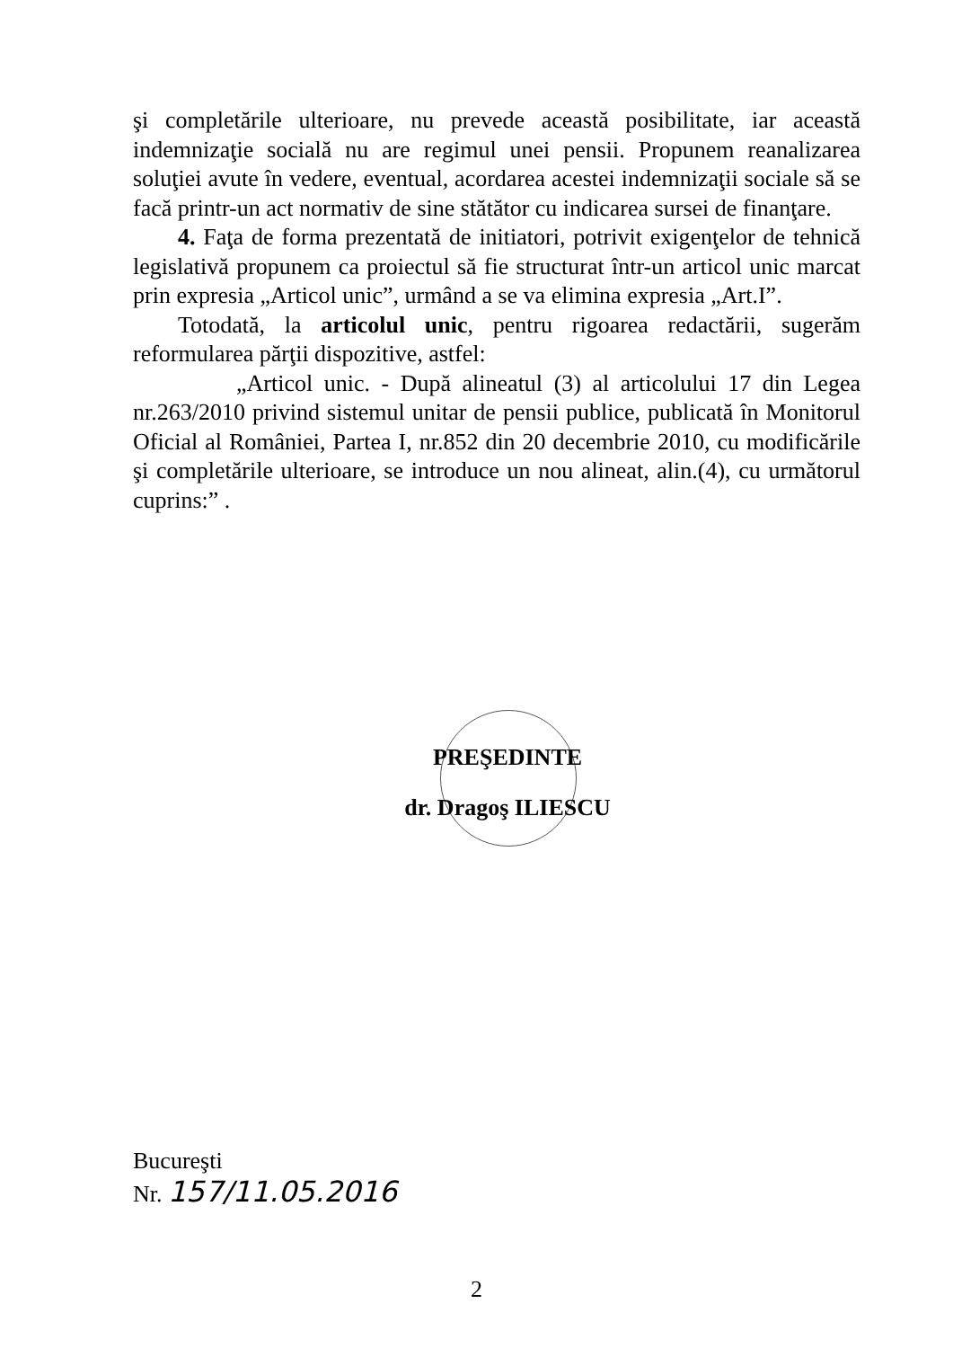şi completările ulterioare, nu prevede această posibilitate, iar această indemnizaţie socială nu are regimul unei pensii. Propunem reanalizarea soluţiei avute în vedere, eventual, acordarea acestei indemnizaţii sociale să se facă printr-un act normativ de sine stătător cu indicarea sursei de finanţare.
4. Faţa de forma prezentată de initiatori, potrivit exigenţelor de tehnică legislativă propunem ca proiectul să fie structurat într-un articol unic marcat prin expresia „Articol unic”, urmând a se va elimina expresia „Art.I”.
Totodată, la articolul unic, pentru rigoarea redactării, sugerăm reformularea părţii dispozitive, astfel:
„Articol unic. - După alineatul (3) al articolului 17 din Legea nr.263/2010 privind sistemul unitar de pensii publice, publicată în Monitorul Oficial al României, Partea I, nr.852 din 20 decembrie 2010, cu modificările şi completările ulterioare, se introduce un nou alineat, alin.(4), cu următorul cuprins:” .
PREŞEDINTE
dr. Dragoş ILIESCU
Bucureşti
Nr. 157/11.05.2016
2